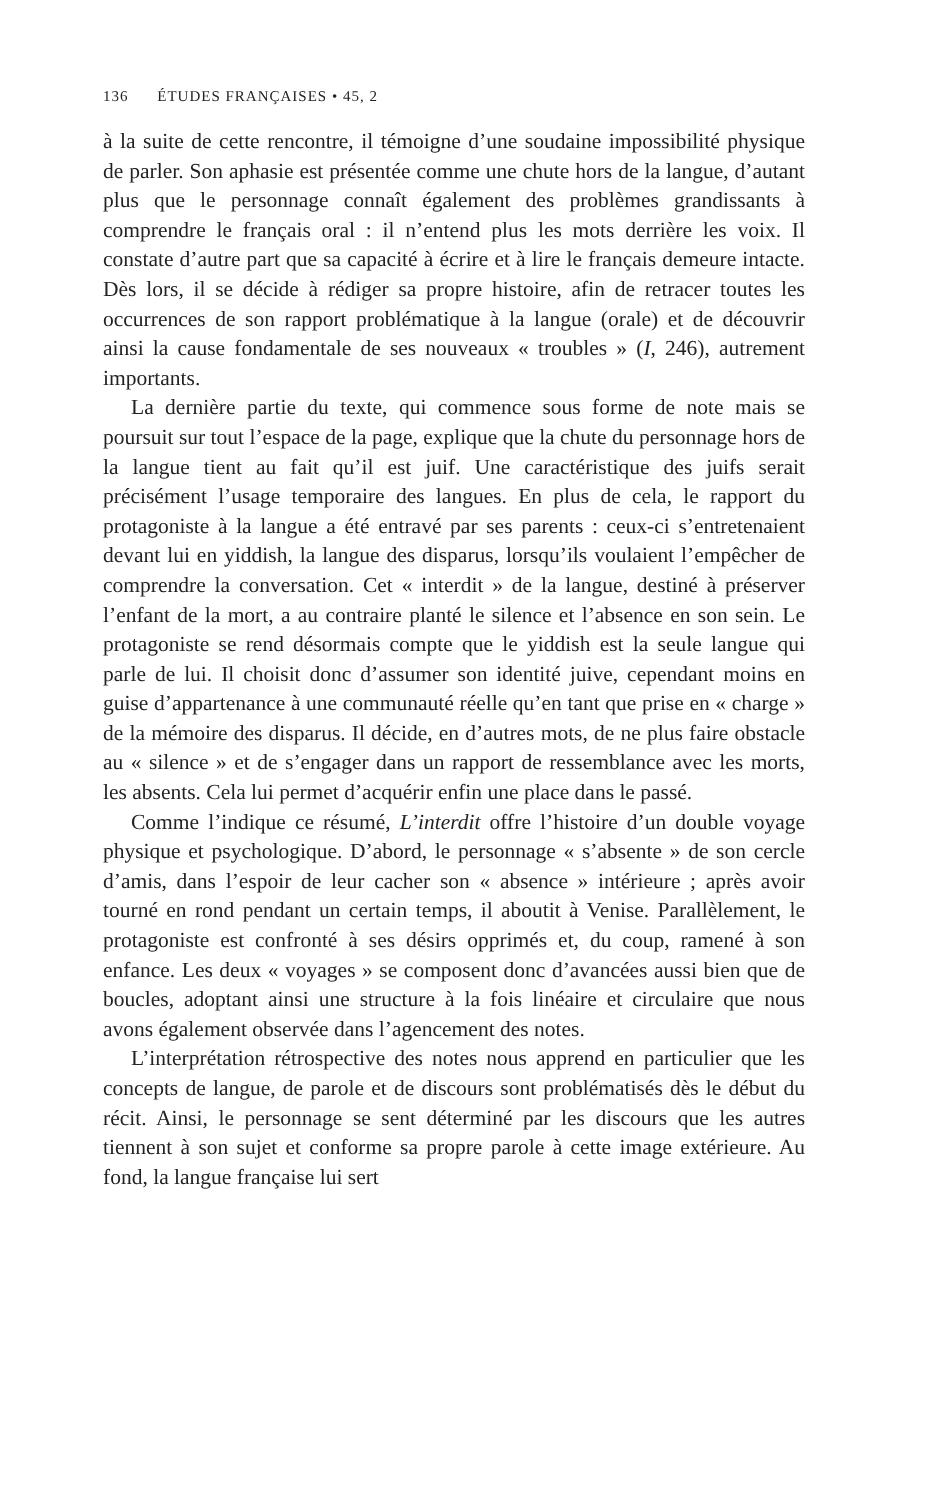136 ÉTUDES FRANÇAISES • 45, 2
à la suite de cette rencontre, il témoigne d’une soudaine impossibilité physique de parler. Son aphasie est présentée comme une chute hors de la langue, d’autant plus que le personnage connaît également des problèmes grandissants à comprendre le français oral : il n’entend plus les mots derrière les voix. Il constate d’autre part que sa capacité à écrire et à lire le français demeure intacte. Dès lors, il se décide à rédiger sa propre histoire, afin de retracer toutes les occurrences de son rapport problématique à la langue (orale) et de découvrir ainsi la cause fondamentale de ses nouveaux « troubles » (I, 246), autrement importants.
La dernière partie du texte, qui commence sous forme de note mais se poursuit sur tout l’espace de la page, explique que la chute du personnage hors de la langue tient au fait qu’il est juif. Une caractéristique des juifs serait précisément l’usage temporaire des langues. En plus de cela, le rapport du protagoniste à la langue a été entravé par ses parents : ceux-ci s’entretenaient devant lui en yiddish, la langue des disparus, lorsqu’ils voulaient l’empêcher de comprendre la conversation. Cet « interdit » de la langue, destiné à préserver l’enfant de la mort, a au contraire planté le silence et l’absence en son sein. Le protagoniste se rend désormais compte que le yiddish est la seule langue qui parle de lui. Il choisit donc d’assumer son identité juive, cependant moins en guise d’appartenance à une communauté réelle qu’en tant que prise en « charge » de la mémoire des disparus. Il décide, en d’autres mots, de ne plus faire obstacle au « silence » et de s’engager dans un rapport de ressemblance avec les morts, les absents. Cela lui permet d’acquérir enfin une place dans le passé.
Comme l’indique ce résumé, L’interdit offre l’histoire d’un double voyage physique et psychologique. D’abord, le personnage « s’absente » de son cercle d’amis, dans l’espoir de leur cacher son « absence » intérieure ; après avoir tourné en rond pendant un certain temps, il aboutit à Venise. Parallèlement, le protagoniste est confronté à ses désirs opprimés et, du coup, ramené à son enfance. Les deux « voyages » se composent donc d’avancées aussi bien que de boucles, adoptant ainsi une structure à la fois linéaire et circulaire que nous avons également observée dans l’agencement des notes.
L’interprétation rétrospective des notes nous apprend en particulier que les concepts de langue, de parole et de discours sont problématisés dès le début du récit. Ainsi, le personnage se sent déterminé par les discours que les autres tiennent à son sujet et conforme sa propre parole à cette image extérieure. Au fond, la langue française lui sert